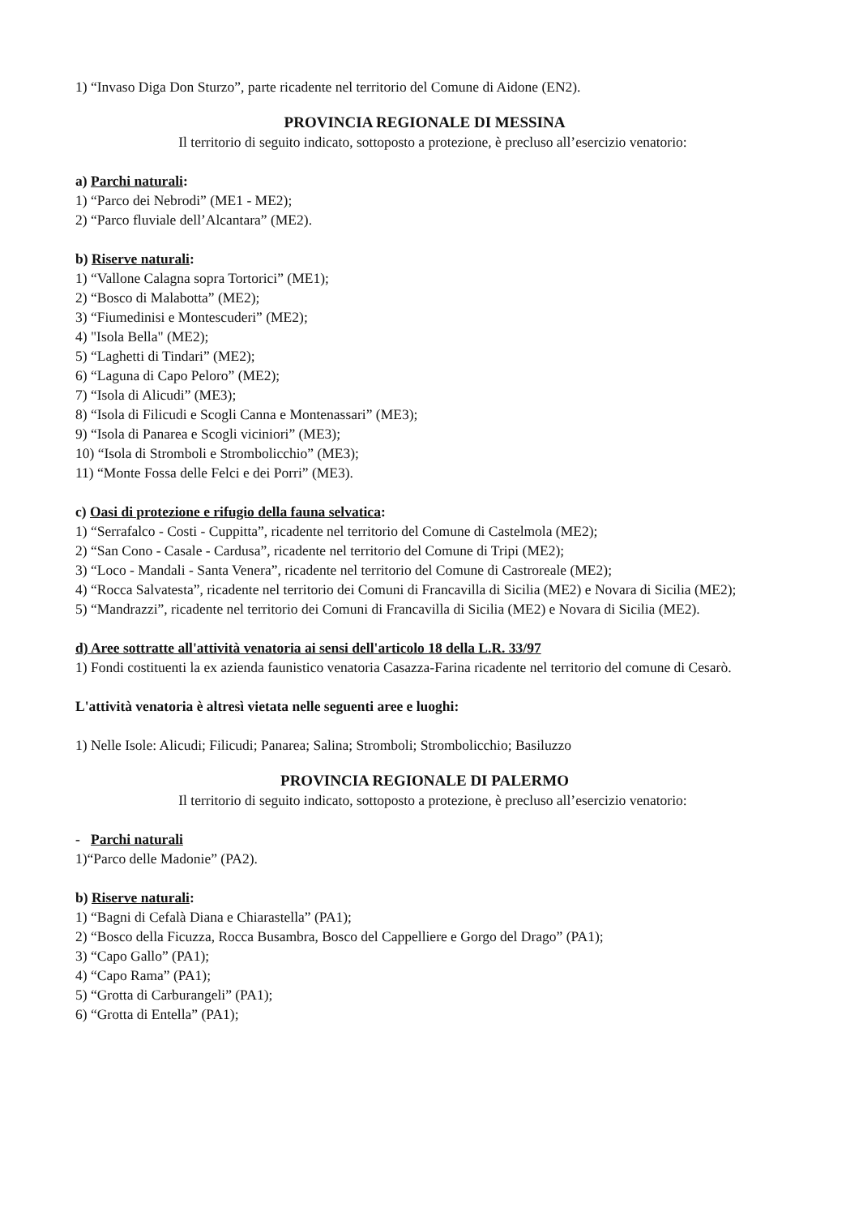1) “Invaso Diga Don Sturzo”, parte ricadente nel territorio del Comune di Aidone (EN2).
PROVINCIA REGIONALE DI MESSINA
Il territorio di seguito indicato, sottoposto a protezione, è precluso all’esercizio venatorio:
a) Parchi naturali:
1) “Parco dei Nebrodi” (ME1 - ME2);
2) “Parco fluviale dell’Alcantara” (ME2).
b) Riserve naturali:
1) “Vallone Calagna sopra Tortorici” (ME1);
2) “Bosco di Malabotta” (ME2);
3) “Fiumedinisi e Montescuderi” (ME2);
4) "Isola Bella" (ME2);
5) “Laghetti di Tindari” (ME2);
6) “Laguna di Capo Peloro” (ME2);
7) “Isola di Alicudi” (ME3);
8) “Isola di Filicudi e Scogli Canna e Montenassari” (ME3);
9) “Isola di Panarea e Scogli viciniori” (ME3);
10) “Isola di Stromboli e Strombolicchio” (ME3);
11) “Monte Fossa delle Felci e dei Porri” (ME3).
c) Oasi di protezione e rifugio della fauna selvatica:
1) “Serrafalco - Costi - Cuppitta”, ricadente nel territorio del Comune di Castelmola (ME2);
2) “San Cono - Casale - Cardusa”, ricadente nel territorio del Comune di Tripi (ME2);
3) “Loco - Mandali - Santa Venera”, ricadente nel territorio del Comune di Castroreale (ME2);
4) “Rocca Salvatesta”, ricadente nel territorio dei Comuni di Francavilla di Sicilia (ME2) e Novara di Sicilia (ME2);
5) “Mandrazzi”, ricadente nel territorio dei Comuni di Francavilla di Sicilia (ME2) e Novara di Sicilia (ME2).
d) Aree sottratte all'attività venatoria ai sensi dell'articolo 18 della L.R. 33/97
1) Fondi costituenti la ex azienda faunistico venatoria Casazza-Farina ricadente nel territorio del comune di Cesarò.
L'attività venatoria è altresì vietata nelle seguenti aree e luoghi:
1) Nelle Isole: Alicudi; Filicudi; Panarea; Salina; Stromboli; Strombolicchio; Basiluzzo
PROVINCIA REGIONALE DI PALERMO
Il territorio di seguito indicato, sottoposto a protezione, è precluso all’esercizio venatorio:
- Parchi naturali
1)“Parco delle Madonie” (PA2).
b) Riserve naturali:
1) “Bagni di Cefalà Diana e Chiarastella” (PA1);
2) “Bosco della Ficuzza, Rocca Busambra, Bosco del Cappelliere e Gorgo del Drago” (PA1);
3) “Capo Gallo” (PA1);
4) “Capo Rama” (PA1);
5) “Grotta di Carburangeli” (PA1);
6) “Grotta di Entella” (PA1);